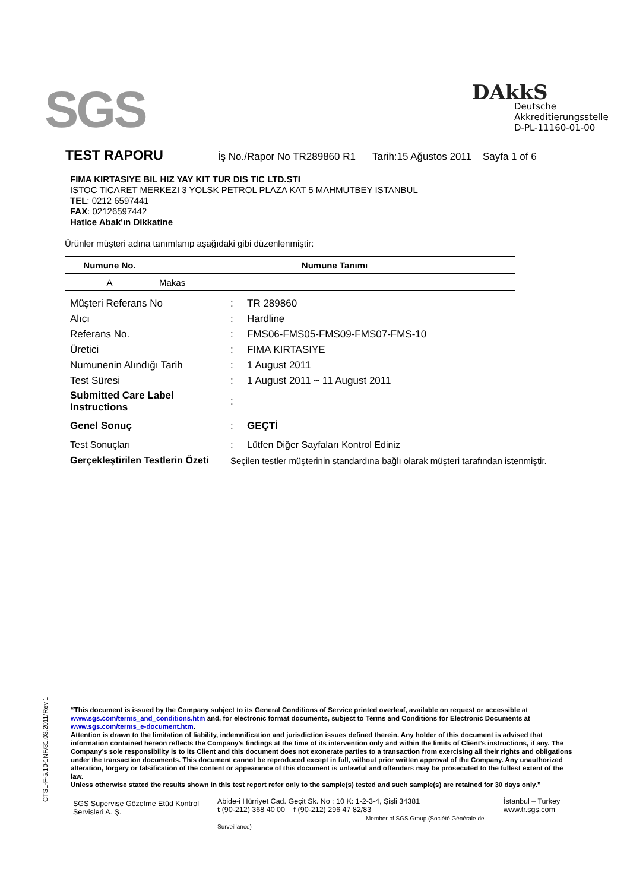SGS DAkkS
Deutsche
Akkreditierungsstelle
D-PL-11160-01-00
TEST RAPORU İş No./Rapor No TR289860 R1 Tarih:15 Ağustos 2011 Sayfa 1 of 6
FIMA KIRTASIYE BIL HIZ YAY KIT TUR DIS TIC LTD.STI
ISTOC TICARET MERKEZI 3 YOLSK PETROL PLAZA KAT 5 MAHMUTBEY ISTANBUL
TEL: 0212 6597441
FAX: 02126597442
Hatice Abak'ın Dikkatine
Ürünler müşteri adına tanımlanıp aşağıdaki gibi düzenlenmiştir:
| Numune No. | Numune Tanımı |
| --- | --- |
| A | Makas |
| Müşteri Referans No | : | TR 289860 |
| Alıcı | : | Hardline |
| Referans No. | : | FMS06-FMS05-FMS09-FMS07-FMS-10 |
| Üretici | : | FIMA KIRTASIYE |
| Numunenin Alındığı Tarih | : | 1 August 2011 |
| Test Süresi | : | 1 August 2011 ~ 11 August 2011 |
| Submitted Care Label Instructions | : | |
| Genel Sonuç | : | GEÇTİ |
| Test Sonuçları | : | Lütfen Diğer Sayfaları Kontrol Ediniz |
| Gerçekleştirilen Testlerin Özeti | Seçilen testler müşterinin standardına bağlı olarak müşteri tarafından istenmiştir. | |
CTSL-F-5.10-1NF/31.03.2011/Rev.1
“This document is issued by the Company subject to its General Conditions of Service printed overleaf, available on request or accessible at www.sgs.com/terms_and_conditions.htm and, for electronic format documents, subject to Terms and Conditions for Electronic Documents at www.sgs.com/terms_e-document.htm.
Attention is drawn to the limitation of liability, indemnification and jurisdiction issues defined therein. Any holder of this document is advised that information contained hereon reflects the Company’s findings at the time of its intervention only and within the limits of Client’s instructions, if any. The Company’s sole responsibility is to its Client and this document does not exonerate parties to a transaction from exercising all their rights and obligations under the transaction documents. This document cannot be reproduced except in full, without prior written approval of the Company. Any unauthorized alteration, forgery or falsification of the content or appearance of this document is unlawful and offenders may be prosecuted to the fullest extent of the law.
Unless otherwise stated the results shown in this test report refer only to the sample(s) tested and such sample(s) are retained for 30 days only.”
SGS Supervise Gözetme Etüd Kontrol Servisleri A. Ş.
Abide-i Hürriyet Cad. Geçit Sk. No : 10 K: 1-2-3-4, Şişli 34381
t (90-212) 368 40 00 f (90-212) 296 47 82/83
Member of SGS Group (Société Générale de Surveillance)
İstanbul – Turkey
www.tr.sgs.com